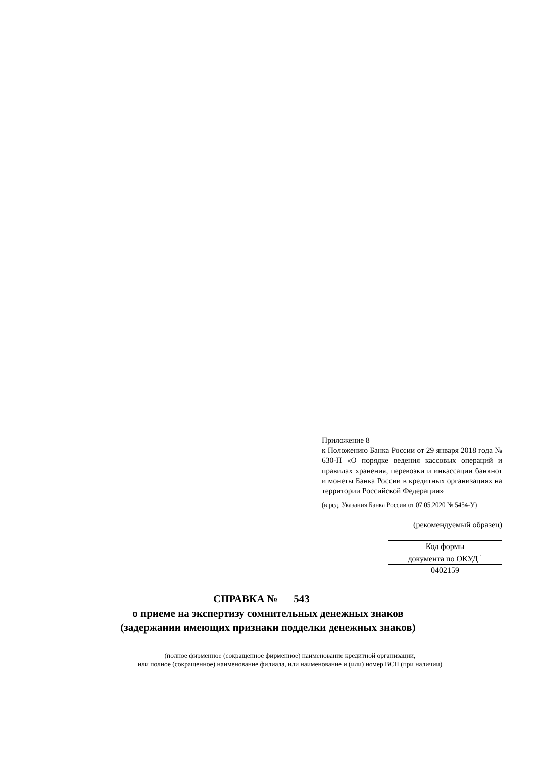Приложение 8
к Положению Банка России от 29 января 2018 года № 630-П «О порядке ведения кассовых операций и правилах хранения, перевозки и инкассации банкнот и монеты Банка России в кредитных организациях на территории Российской Федерации»
(в ред. Указания Банка России от 07.05.2020 № 5454-У)
(рекомендуемый образец)
| Код формы документа по ОКУД <sup>1</sup> |
| 0402159 |
СПРАВКА № 543
о приеме на экспертизу сомнительных денежных знаков
(задержании имеющих признаки подделки денежных знаков)
(полное фирменное (сокращенное фирменное) наименование кредитной организации,
или полное (сокращенное) наименование филиала, или наименование и (или) номер ВСП (при наличии)